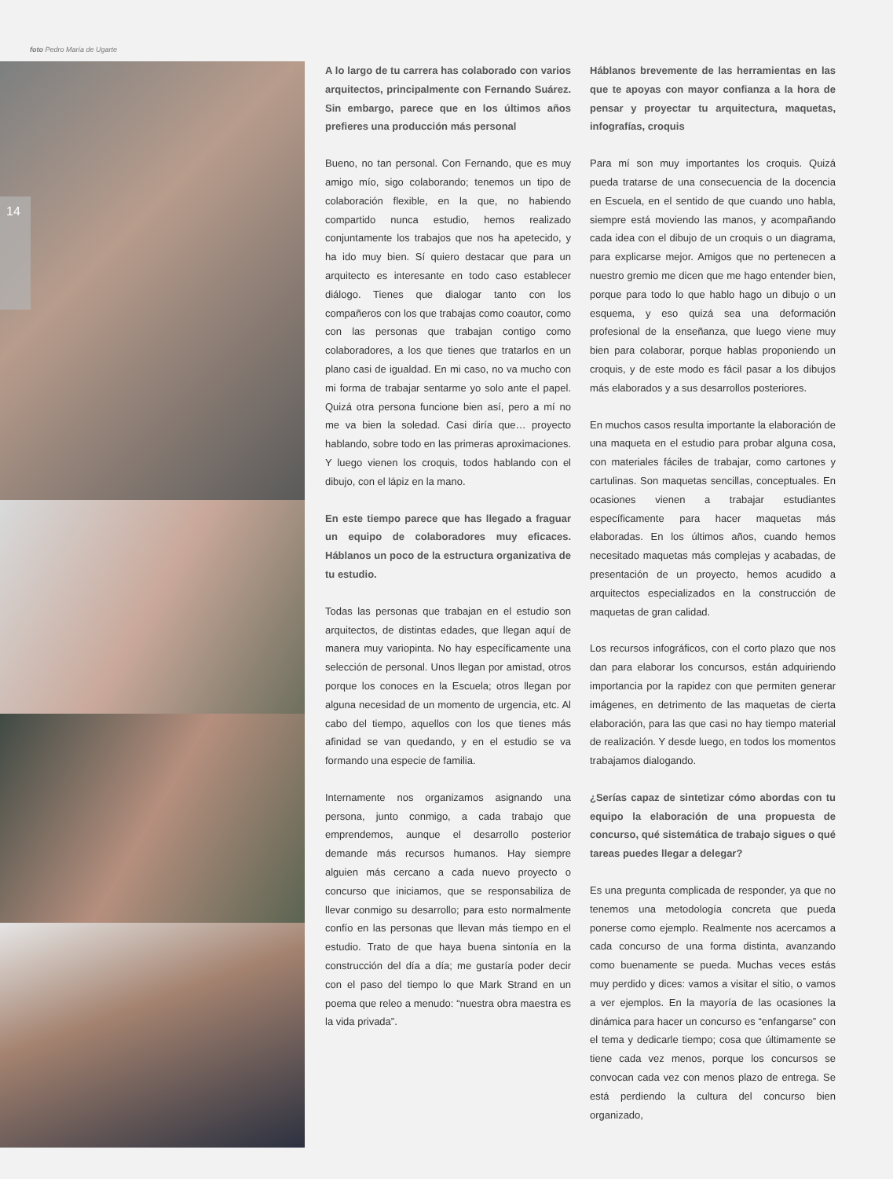foto Pedro María de Ugarte
14
A lo largo de tu carrera has colaborado con varios arquitectos, principalmente con Fernando Suárez. Sin embargo, parece que en los últimos años prefieres una producción más personal
Bueno, no tan personal. Con Fernando, que es muy amigo mío, sigo colaborando; tenemos un tipo de colaboración flexible, en la que, no habiendo compartido nunca estudio, hemos realizado conjuntamente los trabajos que nos ha apetecido, y ha ido muy bien. Sí quiero destacar que para un arquitecto es interesante en todo caso establecer diálogo. Tienes que dialogar tanto con los compañeros con los que trabajas como coautor, como con las personas que trabajan contigo como colaboradores, a los que tienes que tratarlos en un plano casi de igualdad. En mi caso, no va mucho con mi forma de trabajar sentarme yo solo ante el papel. Quizá otra persona funcione bien así, pero a mí no me va bien la soledad. Casi diría que… proyecto hablando, sobre todo en las primeras aproximaciones. Y luego vienen los croquis, todos hablando con el dibujo, con el lápiz en la mano.
En este tiempo parece que has llegado a fraguar un equipo de colaboradores muy eficaces. Háblanos un poco de la estructura organizativa de tu estudio.
Todas las personas que trabajan en el estudio son arquitectos, de distintas edades, que llegan aquí de manera muy variopinta. No hay específicamente una selección de personal. Unos llegan por amistad, otros porque los conoces en la Escuela; otros llegan por alguna necesidad de un momento de urgencia, etc. Al cabo del tiempo, aquellos con los que tienes más afinidad se van quedando, y en el estudio se va formando una especie de familia.
Internamente nos organizamos asignando una persona, junto conmigo, a cada trabajo que emprendemos, aunque el desarrollo posterior demande más recursos humanos. Hay siempre alguien más cercano a cada nuevo proyecto o concurso que iniciamos, que se responsabiliza de llevar conmigo su desarrollo; para esto normalmente confío en las personas que llevan más tiempo en el estudio. Trato de que haya buena sintonía en la construcción del día a día; me gustaría poder decir con el paso del tiempo lo que Mark Strand en un poema que releo a menudo: “nuestra obra maestra es la vida privada”.
Háblanos brevemente de las herramientas en las que te apoyas con mayor confianza a la hora de pensar y proyectar tu arquitectura, maquetas, infografías, croquis
Para mí son muy importantes los croquis. Quizá pueda tratarse de una consecuencia de la docencia en Escuela, en el sentido de que cuando uno habla, siempre está moviendo las manos, y acompañando cada idea con el dibujo de un croquis o un diagrama, para explicarse mejor. Amigos que no pertenecen a nuestro gremio me dicen que me hago entender bien, porque para todo lo que hablo hago un dibujo o un esquema, y eso quizá sea una deformación profesional de la enseñanza, que luego viene muy bien para colaborar, porque hablas proponiendo un croquis, y de este modo es fácil pasar a los dibujos más elaborados y a sus desarrollos posteriores.
En muchos casos resulta importante la elaboración de una maqueta en el estudio para probar alguna cosa, con materiales fáciles de trabajar, como cartones y cartulinas. Son maquetas sencillas, conceptuales. En ocasiones vienen a trabajar estudiantes específicamente para hacer maquetas más elaboradas. En los últimos años, cuando hemos necesitado maquetas más complejas y acabadas, de presentación de un proyecto, hemos acudido a arquitectos especializados en la construcción de maquetas de gran calidad.
Los recursos infográficos, con el corto plazo que nos dan para elaborar los concursos, están adquiriendo importancia por la rapidez con que permiten generar imágenes, en detrimento de las maquetas de cierta elaboración, para las que casi no hay tiempo material de realización. Y desde luego, en todos los momentos trabajamos dialogando.
¿Serías capaz de sintetizar cómo abordas con tu equipo la elaboración de una propuesta de concurso, qué sistemática de trabajo sigues o qué tareas puedes llegar a delegar?
Es una pregunta complicada de responder, ya que no tenemos una metodología concreta que pueda ponerse como ejemplo. Realmente nos acercamos a cada concurso de una forma distinta, avanzando como buenamente se pueda. Muchas veces estás muy perdido y dices: vamos a visitar el sitio, o vamos a ver ejemplos. En la mayoría de las ocasiones la dinámica para hacer un concurso es “enfangarse” con el tema y dedicarle tiempo; cosa que últimamente se tiene cada vez menos, porque los concursos se convocan cada vez con menos plazo de entrega. Se está perdiendo la cultura del concurso bien organizado,